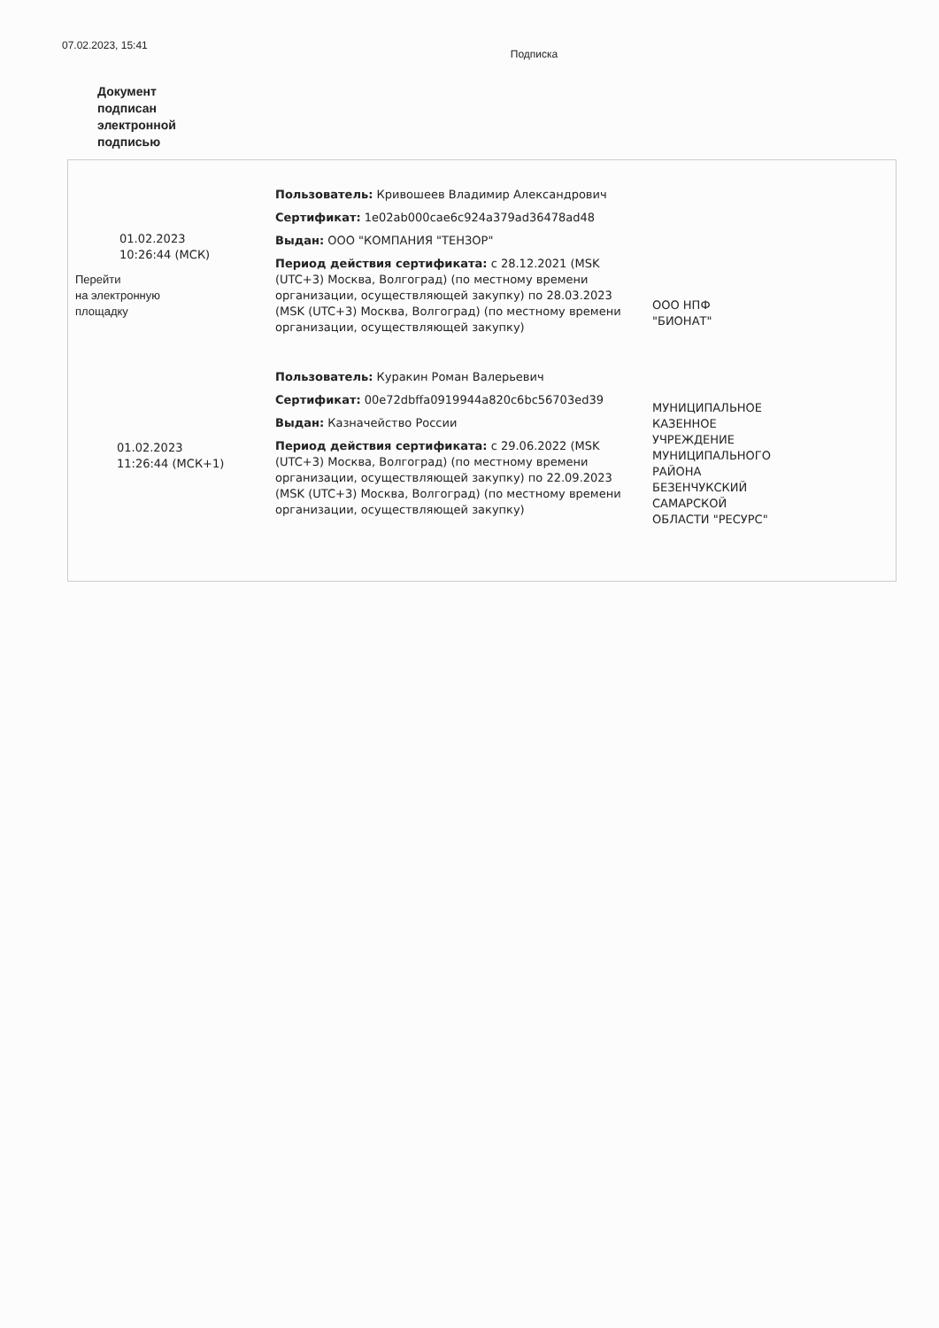07.02.2023, 15:41
Подписка
Документ
подписан
электронной
подписью
| 01.02.2023 10:26:44 (МСК) Перейти на электронную площадку | Пользователь: Кривошеев Владимир Александрович Сертификат: 1e02ab000cae6c924a379ad36478ad48 Выдан: ООО "КОМПАНИЯ "ТЕНЗОР" Период действия сертификата: с 28.12.2021 (MSK (UTC+3) Москва, Волгоград) (по местному времени организации, осуществляющей закупку) по 28.03.2023 (MSK (UTC+3) Москва, Волгоград) (по местному времени организации, осуществляющей закупку) | ООО НПФ "БИОНАТ" |
| 01.02.2023 11:26:44 (МСК+1) | Пользователь: Куракин Роман Валерьевич Сертификат: 00e72dbffa0919944a820c6bc56703ed39 Выдан: Казначейство России Период действия сертификата: с 29.06.2022 (MSK (UTC+3) Москва, Волгоград) (по местному времени организации, осуществляющей закупку) по 22.09.2023 (MSK (UTC+3) Москва, Волгоград) (по местному времени организации, осуществляющей закупку) | МУНИЦИПАЛЬНОЕ КАЗЕННОЕ УЧРЕЖДЕНИЕ МУНИЦИПАЛЬНОГО РАЙОНА БЕЗЕНЧУКСКИЙ САМАРСКОЙ ОБЛАСТИ "РЕСУРС" |